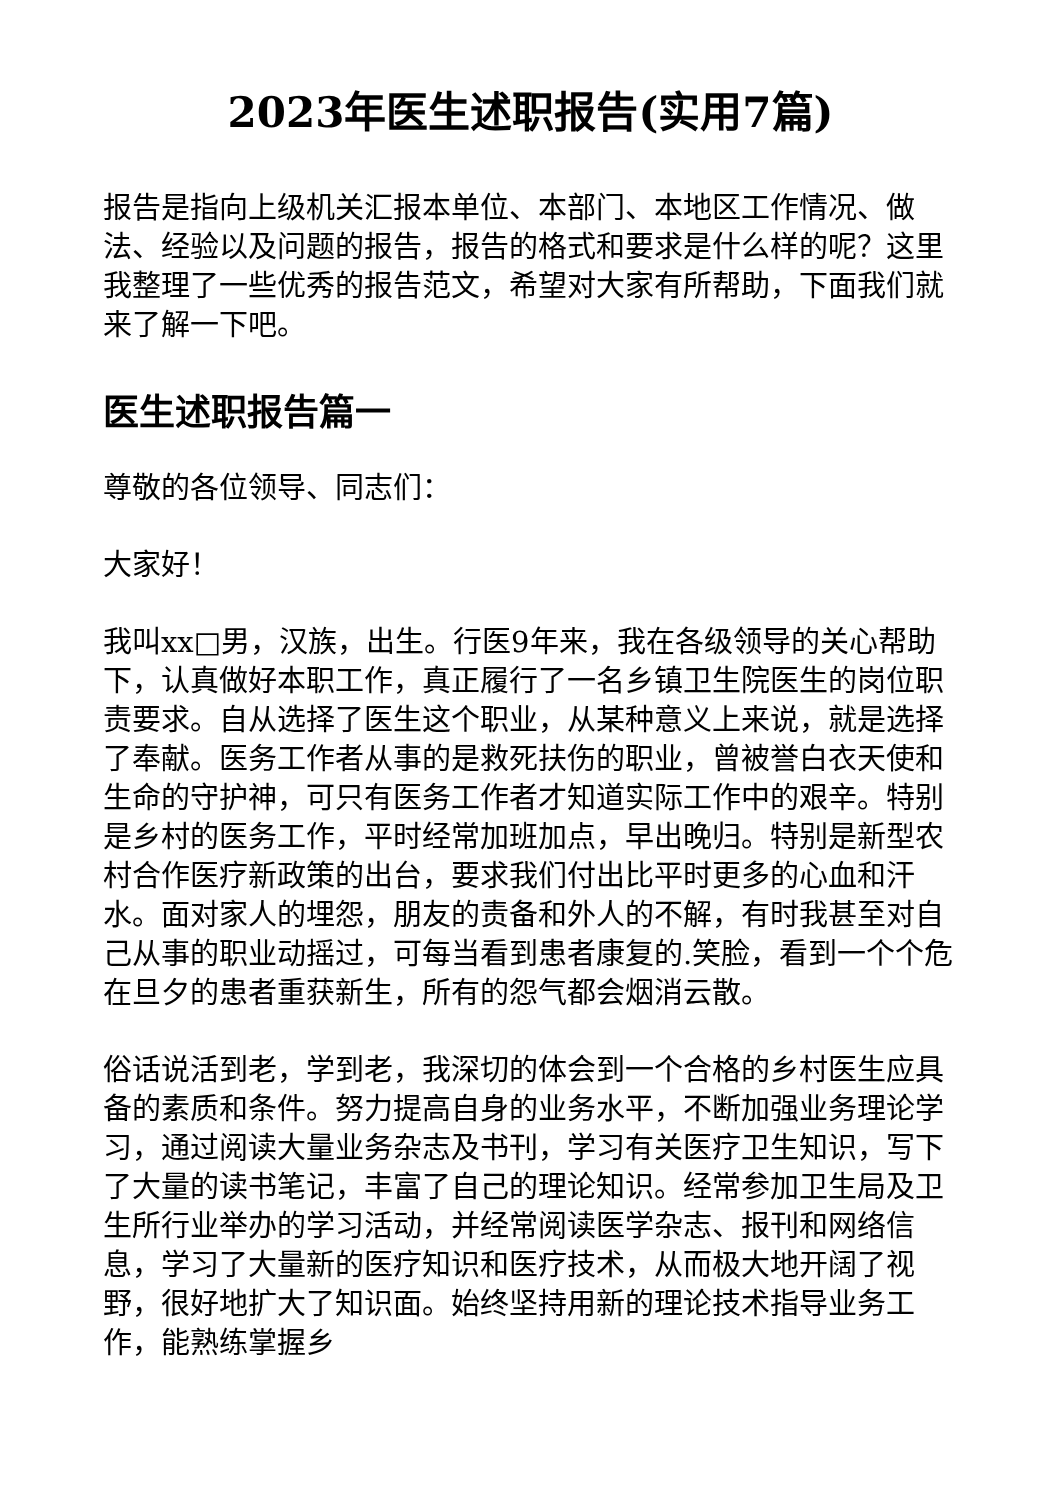2023年医生述职报告(实用7篇)
报告是指向上级机关汇报本单位、本部门、本地区工作情况、做法、经验以及问题的报告，报告的格式和要求是什么样的呢？这里我整理了一些优秀的报告范文，希望对大家有所帮助，下面我们就来了解一下吧。
医生述职报告篇一
尊敬的各位领导、同志们：
大家好！
我叫xx□男，汉族，出生。行医9年来，我在各级领导的关心帮助下，认真做好本职工作，真正履行了一名乡镇卫生院医生的岗位职责要求。自从选择了医生这个职业，从某种意义上来说，就是选择了奉献。医务工作者从事的是救死扶伤的职业，曾被誉白衣天使和生命的守护神，可只有医务工作者才知道实际工作中的艰辛。特别是乡村的医务工作，平时经常加班加点，早出晚归。特别是新型农村合作医疗新政策的出台，要求我们付出比平时更多的心血和汗水。面对家人的埋怨，朋友的责备和外人的不解，有时我甚至对自己从事的职业动摇过，可每当看到患者康复的.笑脸，看到一个个危在旦夕的患者重获新生，所有的怨气都会烟消云散。
俗话说活到老，学到老，我深切的体会到一个合格的乡村医生应具备的素质和条件。努力提高自身的业务水平，不断加强业务理论学习，通过阅读大量业务杂志及书刊，学习有关医疗卫生知识，写下了大量的读书笔记，丰富了自己的理论知识。经常参加卫生局及卫生所行业举办的学习活动，并经常阅读医学杂志、报刊和网络信息，学习了大量新的医疗知识和医疗技术，从而极大地开阔了视野，很好地扩大了知识面。始终坚持用新的理论技术指导业务工作，能熟练掌握乡